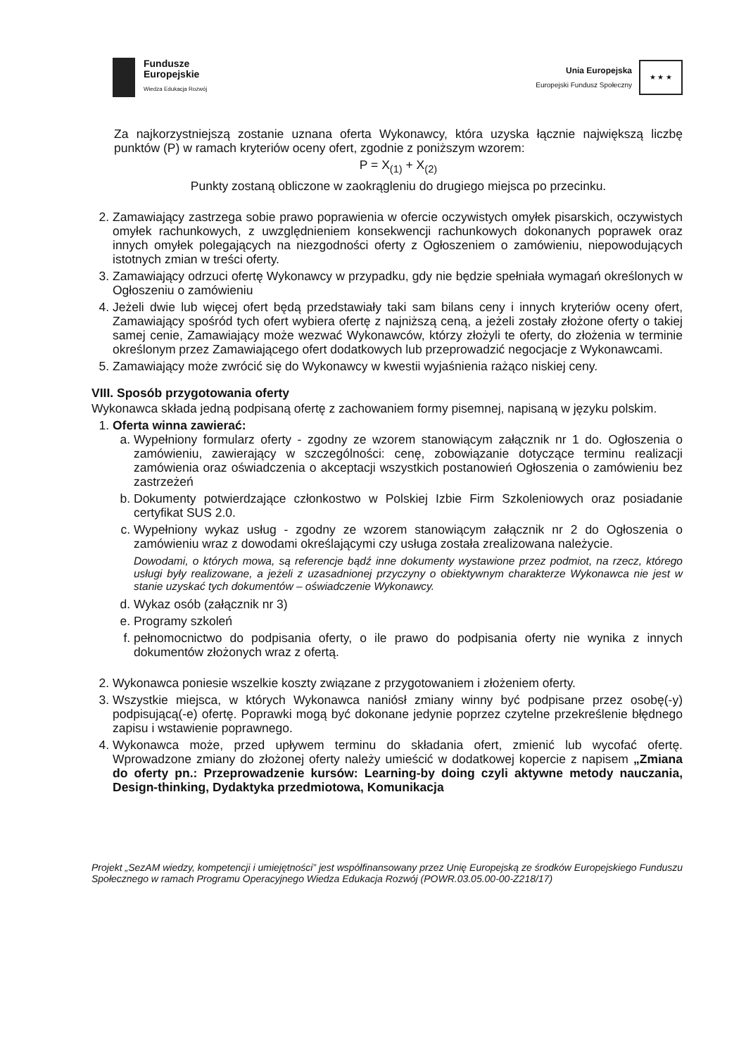Fundusze
Europejskie
Wiedza Edukacja Rozwój
Unia Europejska
Europejski Fundusz Społeczny
★ ★ ★
Za najkorzystniejszą zostanie uznana oferta Wykonawcy, która uzyska łącznie największą liczbę punktów (P) w ramach kryteriów oceny ofert, zgodnie z poniższym wzorem:
P = X<sub>(1)</sub> + X<sub>(2)</sub>
Punkty zostaną obliczone w zaokrągleniu do drugiego miejsca po przecinku.
2. Zamawiający zastrzega sobie prawo poprawienia w ofercie oczywistych omyłek pisarskich, oczywistych omyłek rachunkowych, z uwzględnieniem konsekwencji rachunkowych dokonanych poprawek oraz innych omyłek polegających na niezgodności oferty z Ogłoszeniem o zamówieniu, niepowodujących istotnych zmian w treści oferty.
3. Zamawiający odrzuci ofertę Wykonawcy w przypadku, gdy nie będzie spełniała wymagań określonych w Ogłoszeniu o zamówieniu
4. Jeżeli dwie lub więcej ofert będą przedstawiały taki sam bilans ceny i innych kryteriów oceny ofert, Zamawiający spośród tych ofert wybiera ofertę z najniższą ceną, a jeżeli zostały złożone oferty o takiej samej cenie, Zamawiający może wezwać Wykonawców, którzy złożyli te oferty, do złożenia w terminie określonym przez Zamawiającego ofert dodatkowych lub przeprowadzić negocjacje z Wykonawcami.
5. Zamawiający może zwrócić się do Wykonawcy w kwestii wyjaśnienia rażąco niskiej ceny.
VIII. Sposób przygotowania oferty
Wykonawca składa jedną podpisaną ofertę z zachowaniem formy pisemnej, napisaną w języku polskim.
1. Oferta winna zawierać:
a. Wypełniony formularz oferty - zgodny ze wzorem stanowiącym załącznik nr 1 do. Ogłoszenia o zamówieniu, zawierający w szczególności: cenę, zobowiązanie dotyczące terminu realizacji zamówienia oraz oświadczenia o akceptacji wszystkich postanowień Ogłoszenia o zamówieniu bez zastrzeżeń
b. Dokumenty potwierdzające członkostwo w Polskiej Izbie Firm Szkoleniowych oraz posiadanie certyfikat SUS 2.0.
c. Wypełniony wykaz usług - zgodny ze wzorem stanowiącym załącznik nr 2 do Ogłoszenia o zamówieniu wraz z dowodami określającymi czy usługa została zrealizowana należycie.
Dowodami, o których mowa, są referencje bądź inne dokumenty wystawione przez podmiot, na rzecz, którego usługi były realizowane, a jeżeli z uzasadnionej przyczyny o obiektywnym charakterze Wykonawca nie jest w stanie uzyskać tych dokumentów – oświadczenie Wykonawcy.
d. Wykaz osób (załącznik nr 3)
e. Programy szkoleń
f. pełnomocnictwo do podpisania oferty, o ile prawo do podpisania oferty nie wynika z innych dokumentów złożonych wraz z ofertą.
2. Wykonawca poniesie wszelkie koszty związane z przygotowaniem i złożeniem oferty.
3. Wszystkie miejsca, w których Wykonawca naniósł zmiany winny być podpisane przez osobę(-y) podpisującą(-e) ofertę. Poprawki mogą być dokonane jedynie poprzez czytelne przekreślenie błędnego zapisu i wstawienie poprawnego.
4. Wykonawca może, przed upływem terminu do składania ofert, zmienić lub wycofać ofertę. Wprowadzone zmiany do złożonej oferty należy umieścić w dodatkowej kopercie z napisem „Zmiana do oferty pn.: Przeprowadzenie kursów: Learning-by doing czyli aktywne metody nauczania, Design-thinking, Dydaktyka przedmiotowa, Komunikacja
Projekt „SezAM wiedzy, kompetencji i umiejętności” jest współfinansowany przez Unię Europejską ze środków Europejskiego Funduszu Społecznego w ramach Programu Operacyjnego Wiedza Edukacja Rozwój (POWR.03.05.00-00-Z218/17)